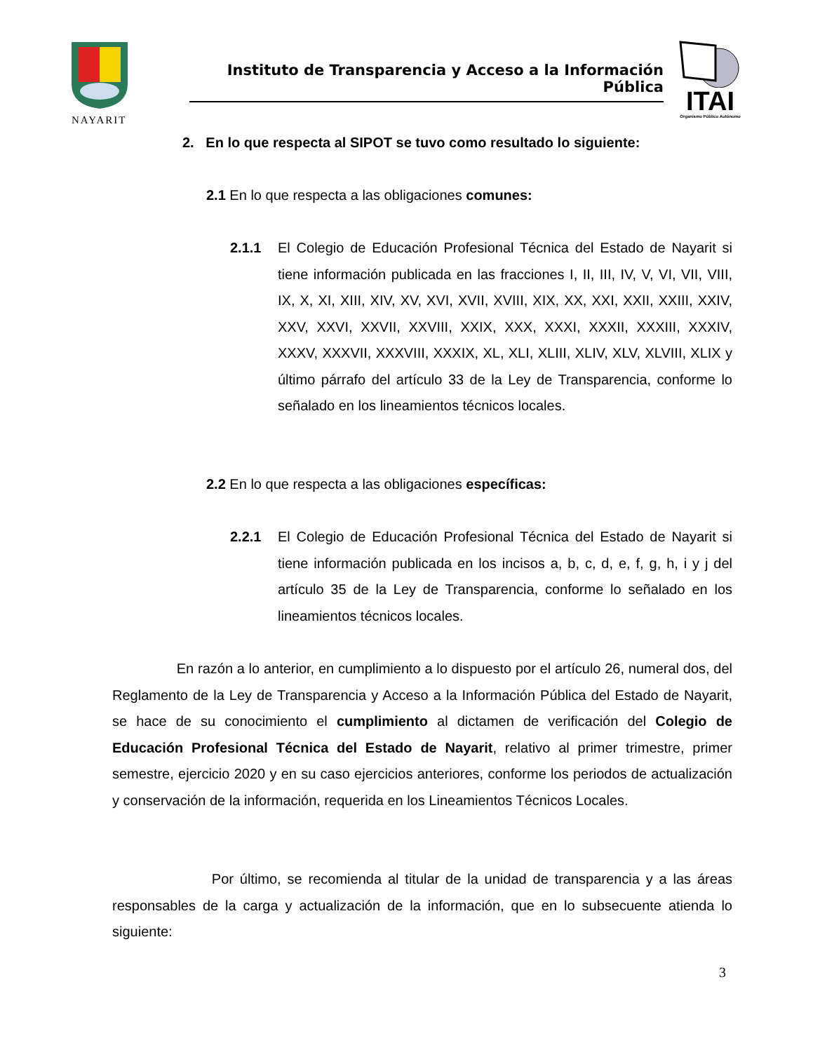NAYARIT
Instituto de Transparencia y Acceso a la Información Pública
ITAI
Organismo Público Autónomo
2. En lo que respecta al SIPOT se tuvo como resultado lo siguiente:
2.1 En lo que respecta a las obligaciones comunes:
2.1.1 El Colegio de Educación Profesional Técnica del Estado de Nayarit si tiene información publicada en las fracciones I, II, III, IV, V, VI, VII, VIII, IX, X, XI, XIII, XIV, XV, XVI, XVII, XVIII, XIX, XX, XXI, XXII, XXIII, XXIV, XXV, XXVI, XXVII, XXVIII, XXIX, XXX, XXXI, XXXII, XXXIII, XXXIV, XXXV, XXXVII, XXXVIII, XXXIX, XL, XLI, XLIII, XLIV, XLV, XLVIII, XLIX y último párrafo del artículo 33 de la Ley de Transparencia, conforme lo señalado en los lineamientos técnicos locales.
2.2 En lo que respecta a las obligaciones específicas:
2.2.1 El Colegio de Educación Profesional Técnica del Estado de Nayarit si tiene información publicada en los incisos a, b, c, d, e, f, g, h, i y j del artículo 35 de la Ley de Transparencia, conforme lo señalado en los lineamientos técnicos locales.
En razón a lo anterior, en cumplimiento a lo dispuesto por el artículo 26, numeral dos, del Reglamento de la Ley de Transparencia y Acceso a la Información Pública del Estado de Nayarit, se hace de su conocimiento el cumplimiento al dictamen de verificación del Colegio de Educación Profesional Técnica del Estado de Nayarit, relativo al primer trimestre, primer semestre, ejercicio 2020 y en su caso ejercicios anteriores, conforme los periodos de actualización y conservación de la información, requerida en los Lineamientos Técnicos Locales.
Por último, se recomienda al titular de la unidad de transparencia y a las áreas responsables de la carga y actualización de la información, que en lo subsecuente atienda lo siguiente:
3